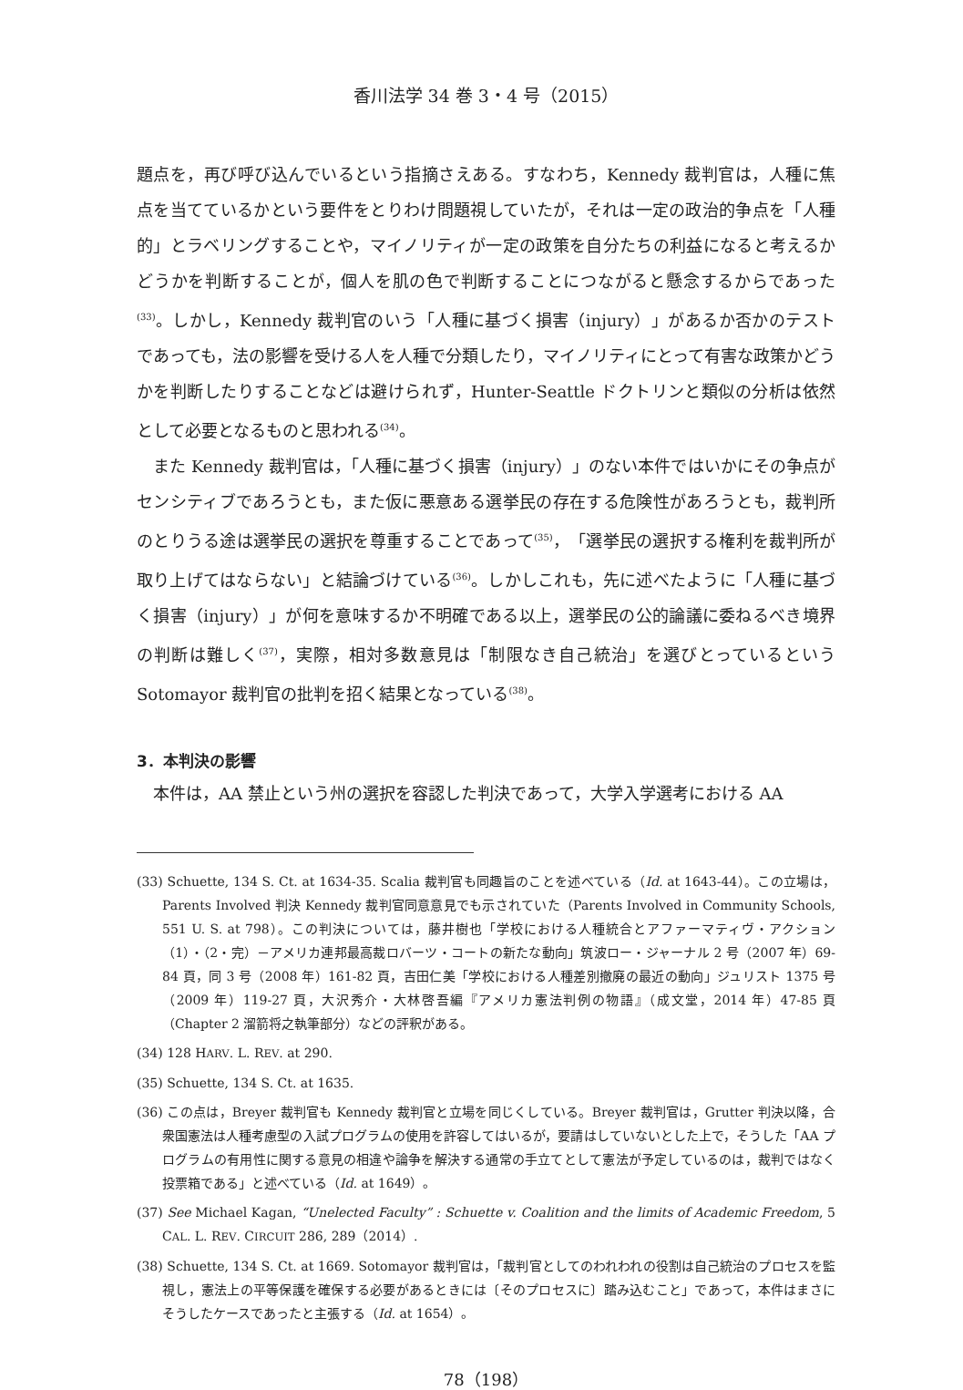香川法学 34 巻 3・4 号（2015）
題点を，再び呼び込んでいるという指摘さえある。すなわち，Kennedy 裁判官は，人種に焦点を当てているかという要件をとりわけ問題視していたが，それは一定の政治的争点を「人種的」とラベリングすることや，マイノリティが一定の政策を自分たちの利益になると考えるかどうかを判断することが，個人を肌の色で判断することにつながると懸念するからであった<sup>(33)</sup>。しかし，Kennedy 裁判官のいう「人種に基づく損害（injury）」があるか否かのテストであっても，法の影響を受ける人を人種で分類したり，マイノリティにとって有害な政策かどうかを判断したりすることなどは避けられず，Hunter-Seattle ドクトリンと類似の分析は依然として必要となるものと思われる<sup>(34)</sup>。
また Kennedy 裁判官は，「人種に基づく損害（injury）」のない本件ではいかにその争点がセンシティブであろうとも，また仮に悪意ある選挙民の存在する危険性があろうとも，裁判所のとりうる途は選挙民の選択を尊重することであって<sup>(35)</sup>，「選挙民の選択する権利を裁判所が取り上げてはならない」と結論づけている<sup>(36)</sup>。しかしこれも，先に述べたように「人種に基づく損害（injury）」が何を意味するか不明確である以上，選挙民の公的論議に委ねるべき境界の判断は難しく<sup>(37)</sup>，実際，相対多数意見は「制限なき自己統治」を選びとっているという Sotomayor 裁判官の批判を招く結果となっている<sup>(38)</sup>。
3．本判決の影響
本件は，AA 禁止という州の選択を容認した判決であって，大学入学選考における AA
(33) Schuette, 134 S. Ct. at 1634-35. Scalia 裁判官も同趣旨のことを述べている（Id. at 1643-44）。この立場は，Parents Involved 判決 Kennedy 裁判官同意意見でも示されていた（Parents Involved in Community Schools, 551 U. S. at 798）。この判決については，藤井樹也「学校における人種統合とアファーマティヴ・アクション（1）・（2・完）－アメリカ連邦最高裁ロバーツ・コートの新たな動向」筑波ロー・ジャーナル 2 号（2007 年）69-84 頁，同 3 号（2008 年）161-82 頁，吉田仁美「学校における人種差別撤廃の最近の動向」ジュリスト 1375 号（2009 年）119-27 頁，大沢秀介・大林啓吾編『アメリカ憲法判例の物語』（成文堂，2014 年）47-85 頁（Chapter 2 溜箭将之執筆部分）などの評釈がある。
(34) 128 HARV. L. REV. at 290.
(35) Schuette, 134 S. Ct. at 1635.
(36) この点は，Breyer 裁判官も Kennedy 裁判官と立場を同じくしている。Breyer 裁判官は，Grutter 判決以降，合衆国憲法は人種考慮型の入試プログラムの使用を許容してはいるが，要請はしていないとした上で，そうした「AA プログラムの有用性に関する意見の相違や論争を解決する通常の手立てとして憲法が予定しているのは，裁判ではなく投票箱である」と述べている（Id. at 1649）。
(37) See Michael Kagan, “Unelected Faculty” : Schuette v. Coalition and the limits of Academic Freedom, 5 CAL. L. REV. CIRCUIT 286, 289（2014）.
(38) Schuette, 134 S. Ct. at 1669. Sotomayor 裁判官は，「裁判官としてのわれわれの役割は自己統治のプロセスを監視し，憲法上の平等保護を確保する必要があるときには〔そのプロセスに〕踏み込むこと」であって，本件はまさにそうしたケースであったと主張する（Id. at 1654）。
78（198）